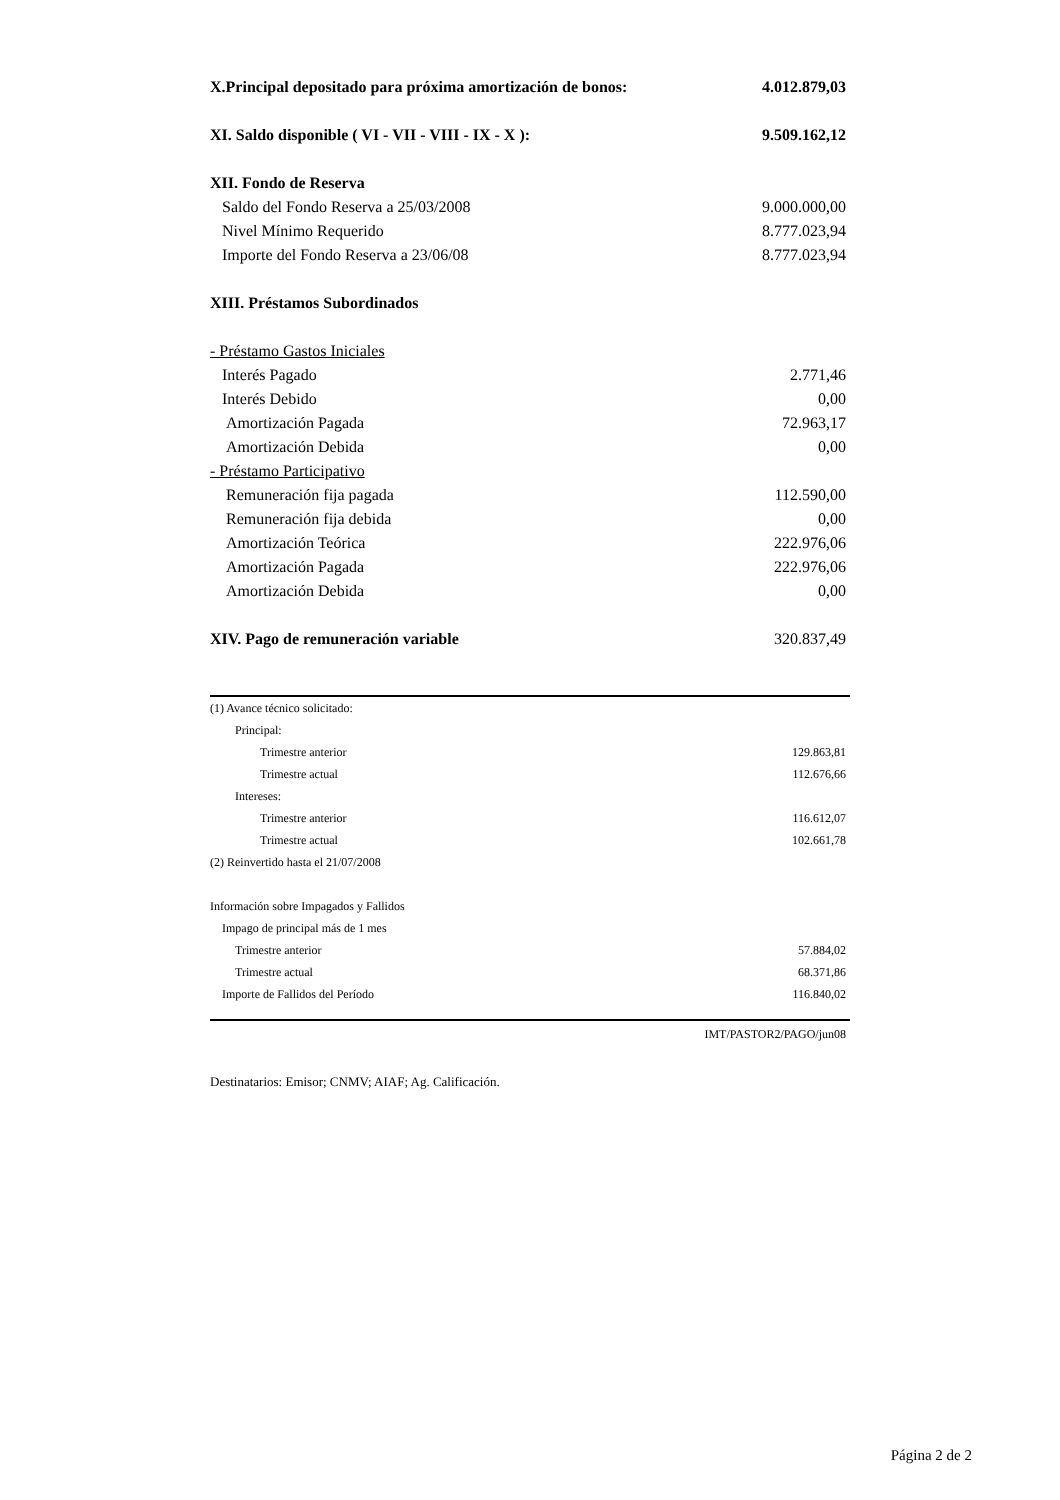| X.Principal depositado para próxima amortización de bonos: | 4.012.879,03 |
| XI. Saldo disponible ( VI - VII - VIII - IX - X ): | 9.509.162,12 |
| XII. Fondo de Reserva | |
| Saldo del Fondo Reserva a 25/03/2008 | 9.000.000,00 |
| Nivel Mínimo Requerido | 8.777.023,94 |
| Importe del Fondo Reserva a 23/06/08 | 8.777.023,94 |
| XIII. Préstamos Subordinados | |
| - Préstamo Gastos Iniciales | |
| Interés Pagado | 2.771,46 |
| Interés Debido | 0,00 |
| Amortización Pagada | 72.963,17 |
| Amortización Debida | 0,00 |
| - Préstamo Participativo | |
| Remuneración fija pagada | 112.590,00 |
| Remuneración fija debida | 0,00 |
| Amortización Teórica | 222.976,06 |
| Amortización Pagada | 222.976,06 |
| Amortización Debida | 0,00 |
| XIV. Pago de remuneración variable | 320.837,49 |
| (1) Avance técnico solicitado: | |
| Principal: | |
| Trimestre anterior | 129.863,81 |
| Trimestre actual | 112.676,66 |
| Intereses: | |
| Trimestre anterior | 116.612,07 |
| Trimestre actual | 102.661,78 |
| (2) Reinvertido hasta el 21/07/2008 | |
| Información sobre Impagados y Fallidos | |
| Impago de principal más de 1 mes | |
| Trimestre anterior | 57.884,02 |
| Trimestre actual | 68.371,86 |
| Importe de Fallidos del Período | 116.840,02 |
IMT/PASTOR2/PAGO/jun08
Destinatarios: Emisor; CNMV; AIAF; Ag. Calificación.
Página 2 de 2